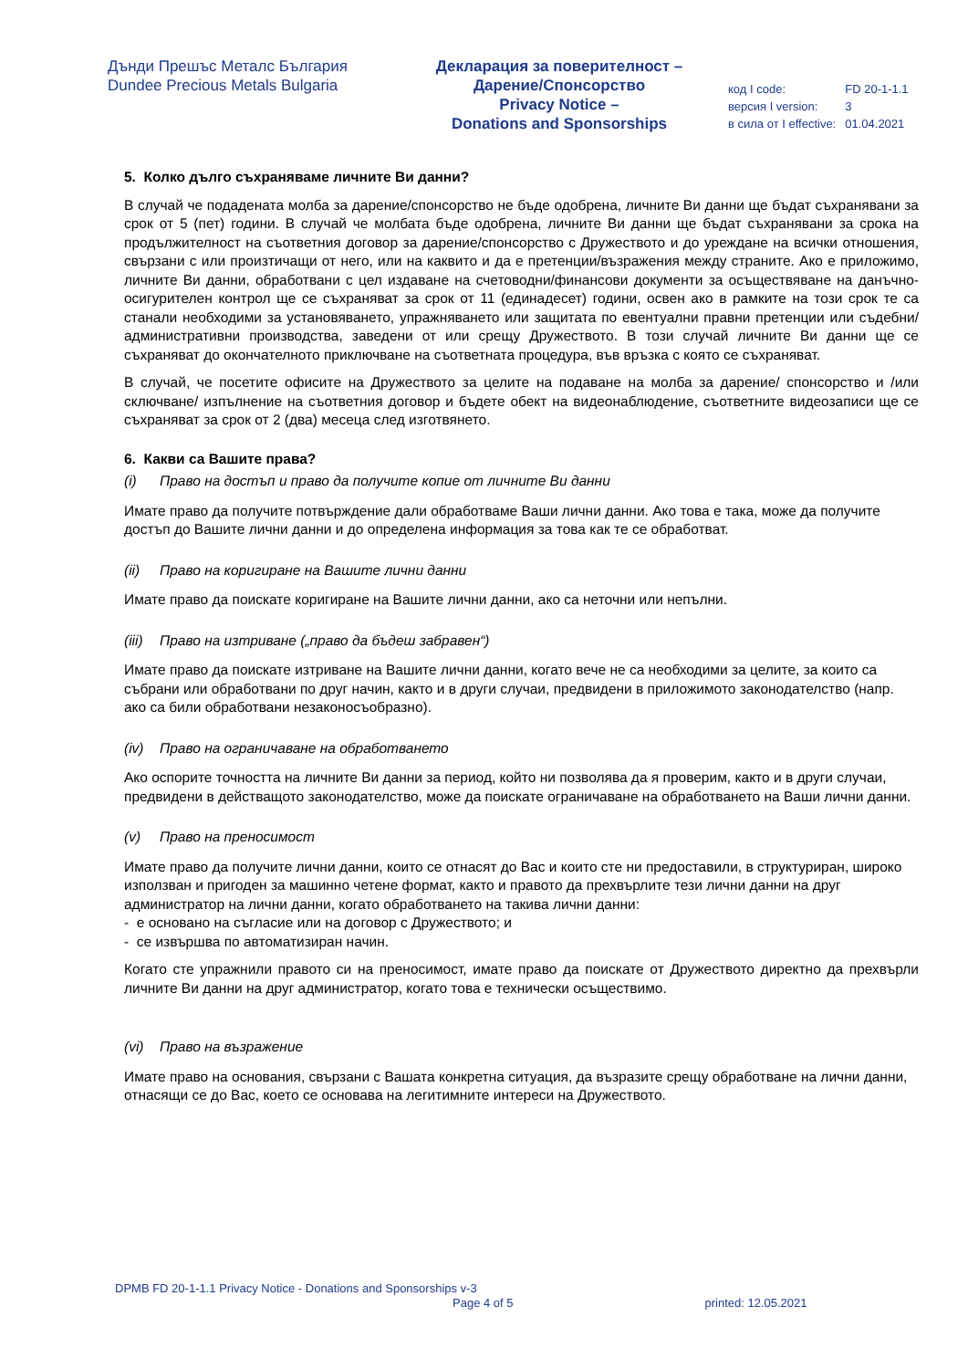Дънди Прешъс Металс България
Dundee Precious Metals Bulgaria
Декларация за поверителност –
Дарение/Спонсорство
Privacy Notice –
Donations and Sponsorships
| код I code: | FD 20-1-1.1 |
| версия I version: | 3 |
| в сила от I effective: | 01.04.2021 |
5. Колко дълго съхраняваме личните Ви данни?
В случай че подадената молба за дарение/спонсорство не бъде одобрена, личните Ви данни ще бъдат съхранявани за срок от 5 (пет) години. В случай че молбата бъде одобрена, личните Ви данни ще бъдат съхранявани за срока на продължителност на съответния договор за дарение/спонсорство с Дружеството и до уреждане на всички отношения, свързани с или произтичащи от него, или на каквито и да е претенции/възражения между страните. Ако е приложимо, личните Ви данни, обработвани с цел издаване на счетоводни/финансови документи за осъществяване на данъчно-осигурителен контрол ще се съхраняват за срок от 11 (единадесет) години, освен ако в рамките на този срок те са станали необходими за установяването, упражняването или защитата по евентуални правни претенции или съдебни/ административни производства, заведени от или срещу Дружеството. В този случай личните Ви данни ще се съхраняват до окончателното приключване на съответната процедура, във връзка с която се съхраняват.
В случай, че посетите офисите на Дружеството за целите на подаване на молба за дарение/ спонсорство и /или сключване/ изпълнение на съответния договор и бъдете обект на видеонаблюдение, съответните видеозаписи ще се съхраняват за срок от 2 (два) месеца след изготвянето.
6. Какви са Вашите права?
(i) Право на достъп и право да получите копие от личните Ви данни
Имате право да получите потвърждение дали обработваме Ваши лични данни. Ако това е така, може да получите достъп до Вашите лични данни и до определена информация за това как те се обработват.
(ii) Право на коригиране на Вашите лични данни
Имате право да поискате коригиране на Вашите лични данни, ако са неточни или непълни.
(iii) Право на изтриване („право да бъдеш забравен“)
Имате право да поискате изтриване на Вашите лични данни, когато вече не са необходими за целите, за които са събрани или обработвани по друг начин, както и в други случаи, предвидени в приложимото законодателство (напр. ако са били обработвани незаконосъобразно).
(iv) Право на ограничаване на обработването
Ако оспорите точността на личните Ви данни за период, който ни позволява да я проверим, както и в други случаи, предвидени в действащото законодателство, може да поискате ограничаване на обработването на Ваши лични данни.
(v) Право на преносимост
Имате право да получите лични данни, които се отнасят до Вас и които сте ни предоставили, в структуриран, широко използван и пригоден за машинно четене формат, както и правото да прехвърлите тези лични данни на друг администратор на лични данни, когато обработването на такива лични данни:
- е основано на съгласие или на договор с Дружеството; и
- се извършва по автоматизиран начин.
Когато сте упражнили правото си на преносимост, имате право да поискате от Дружеството директно да прехвърли личните Ви данни на друг администратор, когато това е технически осъществимо.
(vi) Право на възражение
Имате право на основания, свързани с Вашата конкретна ситуация, да възразите срещу обработване на лични данни, отнасящи се до Вас, което се основава на легитимните интереси на Дружеството.
DPMB FD 20-1-1.1 Privacy Notice - Donations and Sponsorships v-3
Page 4 of 5 printed: 12.05.2021